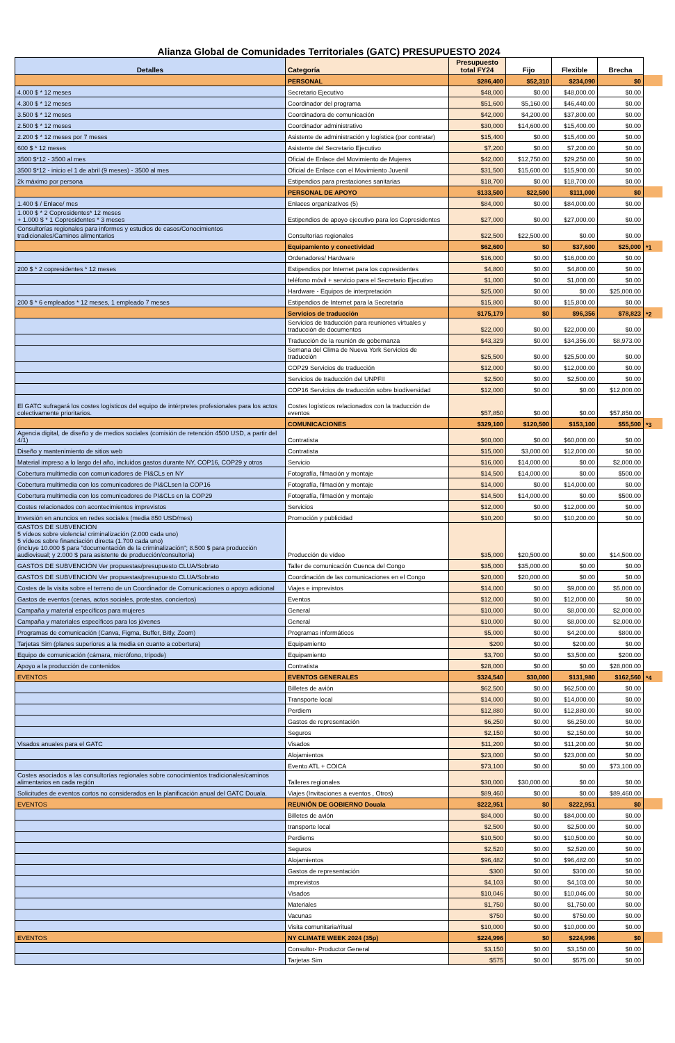Alianza Global de Comunidades Territoriales (GATC) PRESUPUESTO 2024
| Detalles | Categoría | Presupuesto total FY24 | Fijo | Flexible | Brecha | |
| | PERSONAL | $286,400 | $52,310 | $234,090 | $0 | |
| 4.000 $ * 12 meses | Secretario Ejecutivo | $48,000 | $0.00 | $48,000.00 | $0.00 | |
| 4.300 $ * 12 meses | Coordinador del programa | $51,600 | $5,160.00 | $46,440.00 | $0.00 | |
| 3.500 $ * 12 meses | Coordinadora de comunicación | $42,000 | $4,200.00 | $37,800.00 | $0.00 | |
| 2.500 $ * 12 meses | Coordinador administrativo | $30,000 | $14,600.00 | $15,400.00 | $0.00 | |
| 2.200 $ * 12 meses por 7 meses | Asistente de administración y logística (por contratar) | $15,400 | $0.00 | $15,400.00 | $0.00 | |
| 600 $ * 12 meses | Asistente del Secretario Ejecutivo | $7,200 | $0.00 | $7,200.00 | $0.00 | |
| 3500 $*12 - 3500 al mes | Oficial de Enlace del Movimiento de Mujeres | $42,000 | $12,750.00 | $29,250.00 | $0.00 | |
| 3500 $*12 - inicio el 1 de abril (9 meses) - 3500 al mes | Oficial de Enlace con el Movimiento Juvenil | $31,500 | $15,600.00 | $15,900.00 | $0.00 | |
| 2k máximo por persona | Estipendios para prestaciones sanitarias | $18,700 | $0.00 | $18,700.00 | $0.00 | |
| | PERSONAL DE APOYO | $133,500 | $22,500 | $111,000 | $0 | |
| 1.400 $ / Enlace/ mes | Enlaces organizativos (5) | $84,000 | $0.00 | $84,000.00 | $0.00 | |
| 1.000 $ * 2 Copresidentes* 12 meses + 1.000 $ * 1 Copresidentes * 3 meses | Estipendios de apoyo ejecutivo para los Copresidentes | $27,000 | $0.00 | $27,000.00 | $0.00 | |
| Consultorías regionales para informes y estudios de casos/Conocimientos tradicionales/Caminos alimentarios | Consultorías regionales | $22,500 | $22,500.00 | $0.00 | $0.00 | |
| | Equipamiento y conectividad | $62,600 | $0 | $37,600 | $25,000 | *1 |
| | Ordenadores/ Hardware | $16,000 | $0.00 | $16,000.00 | $0.00 | |
| 200 $ * 2 copresidentes * 12 meses | Estipendios por Internet para los copresidentes | $4,800 | $0.00 | $4,800.00 | $0.00 | |
| | teléfono móvil + servicio para el Secretario Ejecutivo | $1,000 | $0.00 | $1,000.00 | $0.00 | |
| | Hardware - Equipos de interpretación | $25,000 | $0.00 | $0.00 | $25,000.00 | |
| 200 $ * 6 empleados * 12 meses, 1 empleado 7 meses | Estipendios de Internet para la Secretaría | $15,800 | $0.00 | $15,800.00 | $0.00 | |
| | Servicios de traducción | $175,179 | $0 | $96,356 | $78,823 | *2 |
| | Servicios de traducción para reuniones virtuales y traducción de documentos | $22,000 | $0.00 | $22,000.00 | $0.00 | |
| | Traducción de la reunión de gobernanza | $43,329 | $0.00 | $34,356.00 | $8,973.00 | |
| | Semana del Clima de Nueva York Servicios de traducción | $25,500 | $0.00 | $25,500.00 | $0.00 | |
| | COP29 Servicios de traducción | $12,000 | $0.00 | $12,000.00 | $0.00 | |
| | Servicios de traducción del UNPFII | $2,500 | $0.00 | $2,500.00 | $0.00 | |
| | COP16 Servicios de traducción sobre biodiversidad | $12,000 | $0.00 | $0.00 | $12,000.00 | |
| El GATC sufragará los costes logísticos del equipo de intérpretes profesionales para los actos colectivamente prioritarios. | Costes logísticos relacionados con la traducción de eventos | $57,850 | $0.00 | $0.00 | $57,850.00 | |
| | COMUNICACIONES | $329,100 | $120,500 | $153,100 | $55,500 | *3 |
| Agencia digital, de diseño y de medios sociales (comisión de retención 4500 USD, a partir del 4/1) | Contratista | $60,000 | $0.00 | $60,000.00 | $0.00 | |
| Diseño y mantenimiento de sitios web | Contratista | $15,000 | $3,000.00 | $12,000.00 | $0.00 | |
| Material impreso a lo largo del año, incluidos gastos durante NY, COP16, COP29 y otros | Servicio | $16,000 | $14,000.00 | $0.00 | $2,000.00 | |
| Cobertura multimedia con comunicadores de PI&CLs en NY | Fotografía, filmación y montaje | $14,500 | $14,000.00 | $0.00 | $500.00 | |
| Cobertura multimedia con los comunicadores de PI&CLsen la COP16 | Fotografía, filmación y montaje | $14,000 | $0.00 | $14,000.00 | $0.00 | |
| Cobertura multimedia con los comunicadores de PI&CLs en la COP29 | Fotografía, filmación y montaje | $14,500 | $14,000.00 | $0.00 | $500.00 | |
| Costes relacionados con acontecimientos imprevistos | Servicios | $12,000 | $0.00 | $12,000.00 | $0.00 | |
| Inversión en anuncios en redes sociales (media 850 USD/mes) | Promoción y publicidad | $10,200 | $0.00 | $10,200.00 | $0.00 | |
| GASTOS DE SUBVENCIÓN 5 vídeos sobre violencia/ criminalización (2.000 cada uno) 5 vídeos sobre financiación directa (1.700 cada uno) (incluye 10.000 $ para "documentación de la criminalización"; 8.500 $ para producción audiovisual; y 2.000 $ para asistente de producción/consultoría) | Producción de vídeo | $35,000 | $20,500.00 | $0.00 | $14,500.00 | |
| GASTOS DE SUBVENCIÓN Ver propuestas/presupuesto CLUA/Sobrato | Taller de comunicación Cuenca del Congo | $35,000 | $35,000.00 | $0.00 | $0.00 | |
| GASTOS DE SUBVENCIÓN Ver propuestas/presupuesto CLUA/Sobrato | Coordinación de las comunicaciones en el Congo | $20,000 | $20,000.00 | $0.00 | $0.00 | |
| Costes de la visita sobre el terreno de un Coordinador de Comunicaciones o apoyo adicional | Viajes e imprevistos | $14,000 | $0.00 | $9,000.00 | $5,000.00 | |
| Gastos de eventos (cenas, actos sociales, protestas, conciertos) | Eventos | $12,000 | $0.00 | $12,000.00 | $0.00 | |
| Campaña y material específicos para mujeres | General | $10,000 | $0.00 | $8,000.00 | $2,000.00 | |
| Campaña y materiales específicos para los jóvenes | General | $10,000 | $0.00 | $8,000.00 | $2,000.00 | |
| Programas de comunicación (Canva, Figma, Buffer, Bitly, Zoom) | Programas informáticos | $5,000 | $0.00 | $4,200.00 | $800.00 | |
| Tarjetas Sim (planes superiores a la media en cuanto a cobertura) | Equipamiento | $200 | $0.00 | $200.00 | $0.00 | |
| Equipo de comunicación (cámara, micrófono, trípode) | Equipamiento | $3,700 | $0.00 | $3,500.00 | $200.00 | |
| Apoyo a la producción de contenidos | Contratista | $28,000 | $0.00 | $0.00 | $28,000.00 | |
| EVENTOS | EVENTOS GENERALES | $324,540 | $30,000 | $131,980 | $162,560 | *4 |
| | Billetes de avión | $62,500 | $0.00 | $62,500.00 | $0.00 | |
| | Transporte local | $14,000 | $0.00 | $14,000.00 | $0.00 | |
| | Perdiem | $12,880 | $0.00 | $12,880.00 | $0.00 | |
| | Gastos de representación | $6,250 | $0.00 | $6,250.00 | $0.00 | |
| | Seguros | $2,150 | $0.00 | $2,150.00 | $0.00 | |
| Visados anuales para el GATC | Visados | $11,200 | $0.00 | $11,200.00 | $0.00 | |
| | Alojamientos | $23,000 | $0.00 | $23,000.00 | $0.00 | |
| | Evento ATL + COICA | $73,100 | $0.00 | $0.00 | $73,100.00 | |
| Costes asociados a las consultorías regionales sobre conocimientos tradicionales/caminos alimentarios en cada región | Talleres regionales | $30,000 | $30,000.00 | $0.00 | $0.00 | |
| Solicitudes de eventos cortos no considerados en la planificación anual del GATC Douala. | Viajes (Invitaciones a eventos , Otros) | $89,460 | $0.00 | $0.00 | $89,460.00 | |
| EVENTOS | REUNIÓN DE GOBIERNO Douala | $222,951 | $0 | $222,951 | $0 | |
| | Billetes de avión | $84,000 | $0.00 | $84,000.00 | $0.00 | |
| | transporte local | $2,500 | $0.00 | $2,500.00 | $0.00 | |
| | Perdiems | $10,500 | $0.00 | $10,500.00 | $0.00 | |
| | Seguros | $2,520 | $0.00 | $2,520.00 | $0.00 | |
| | Alojamientos | $96,482 | $0.00 | $96,482.00 | $0.00 | |
| | Gastos de representación | $300 | $0.00 | $300.00 | $0.00 | |
| | imprevistos | $4,103 | $0.00 | $4,103.00 | $0.00 | |
| | Visados | $10,046 | $0.00 | $10,046.00 | $0.00 | |
| | Materiales | $1,750 | $0.00 | $1,750.00 | $0.00 | |
| | Vacunas | $750 | $0.00 | $750.00 | $0.00 | |
| | Visita comunitaria/ritual | $10,000 | $0.00 | $10,000.00 | $0.00 | |
| EVENTOS | NY CLIMATE WEEK 2024 (35p) | $224,996 | $0 | $224,996 | $0 | |
| | Consultor- Productor General | $3,150 | $0.00 | $3,150.00 | $0.00 | |
| | Tarjetas Sim | $575 | $0.00 | $575.00 | $0.00 | |